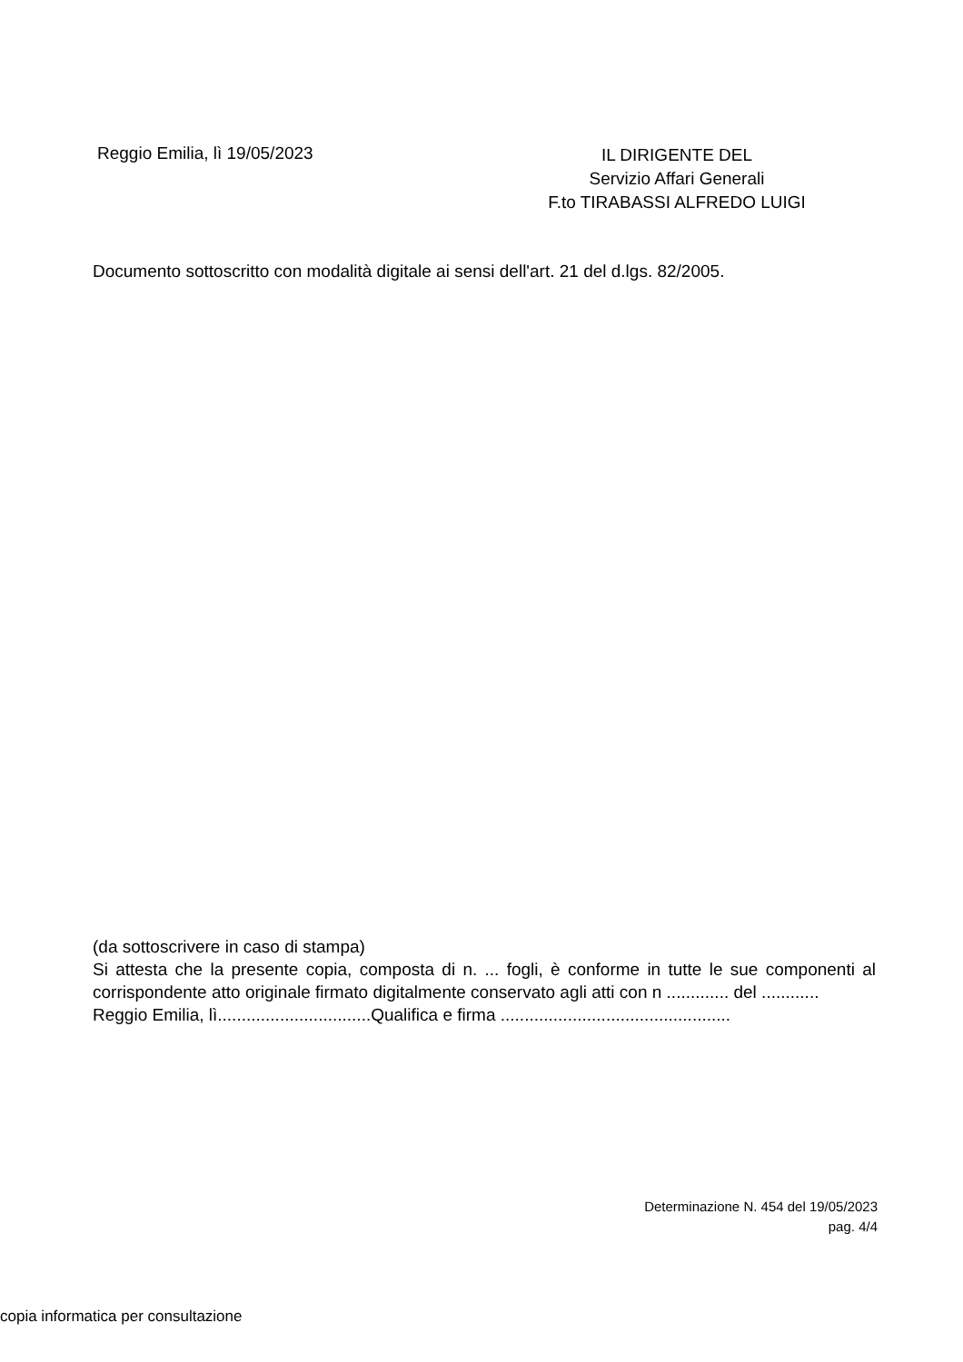Reggio Emilia, lì 19/05/2023
IL DIRIGENTE DEL
Servizio Affari Generali
F.to TIRABASSI ALFREDO LUIGI
Documento sottoscritto con modalità digitale ai sensi dell'art. 21 del d.lgs. 82/2005.
(da sottoscrivere in caso di stampa)
Si attesta che la presente copia, composta di n. ... fogli, è conforme in tutte le sue componenti al corrispondente atto originale firmato digitalmente conservato agli atti con n ............. del ............
Reggio Emilia, lì................................Qualifica e firma ................................................
Determinazione N. 454 del 19/05/2023
pag. 4/4
copia informatica per consultazione